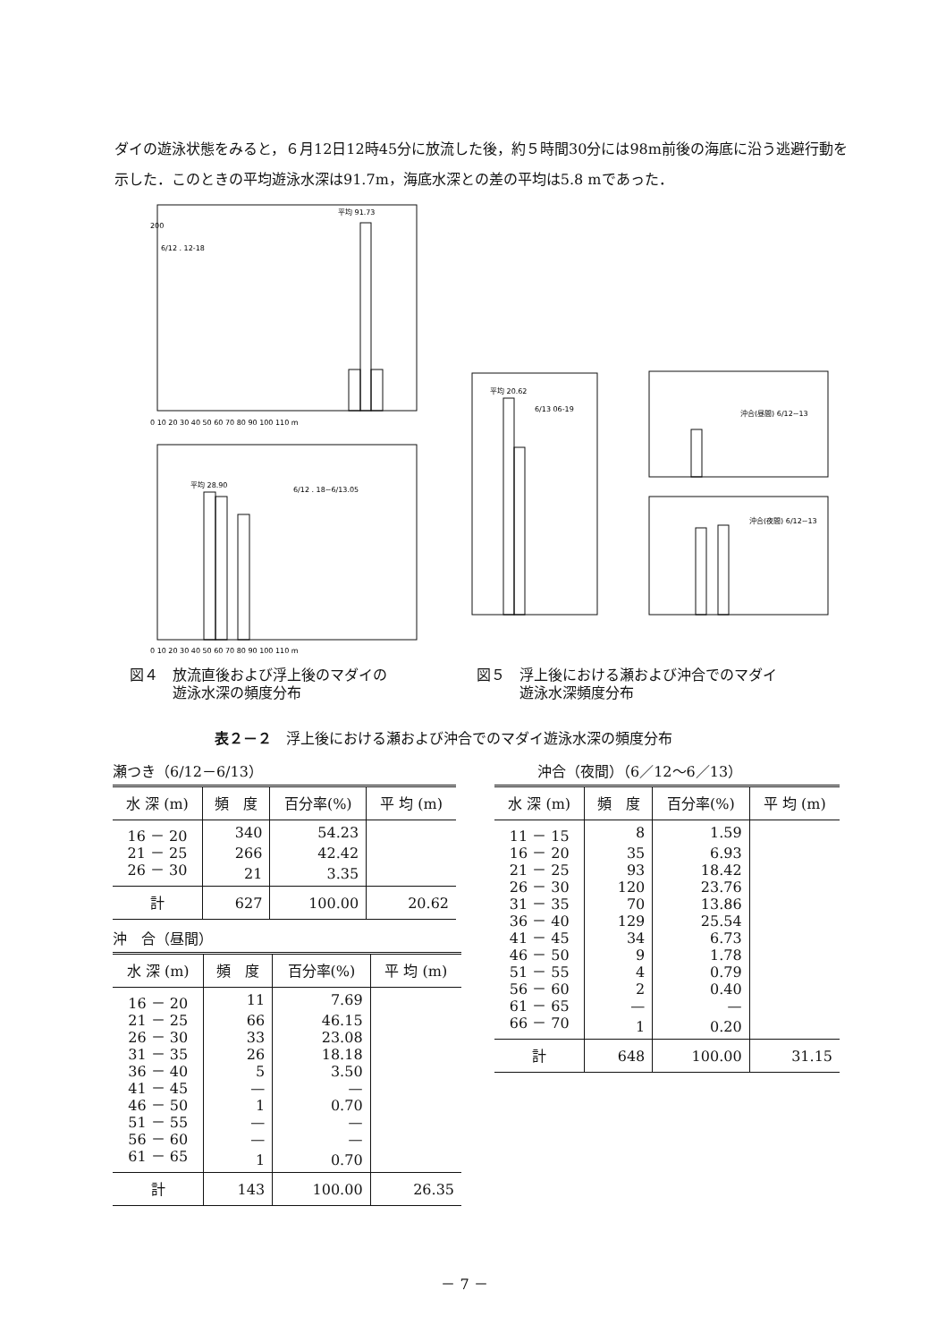ダイの遊泳状態をみると，６月12日12時45分に放流した後，約５時間30分には98m前後の海底に沿う逃避行動を示した．このときの平均遊泳水深は91.7m，海底水深との差の平均は5.8 mであった．
200
6/12 . 12-18
平均 91.73
0 10 20 30 40 50 60 70 80 90 100 110 m
6/12 . 18~6/13.05
平均 28.90
0 10 20 30 40 50 60 70 80 90 100 110 m
平均 20.62
6/13 06-19
沖合(昼間) 6/12~13
沖合(夜間) 6/12~13
図４　放流直後および浮上後のマダイの
　　　遊泳水深の頻度分布
図５　浮上後における瀬および沖合でのマダイ
　　　遊泳水深頻度分布
表２－２　浮上後における瀬および沖合でのマダイ遊泳水深の頻度分布
瀬つき（6/12－6/13）
| 水 深 (m) | 頻 度 | 百分率(%) | 平 均 (m) |
| --- | --- | --- | --- |
| 16 － 20 | 340 | 54.23 | |
| 21 － 25 | 266 | 42.42 | |
| 26 － 30 | 21 | 3.35 | |
| 計 | 627 | 100.00 | 20.62 |
沖　合（昼間）
| 水 深 (m) | 頻 度 | 百分率(%) | 平 均 (m) |
| --- | --- | --- | --- |
| 16 － 20 | 11 | 7.69 | |
| 21 － 25 | 66 | 46.15 | |
| 26 － 30 | 33 | 23.08 | |
| 31 － 35 | 26 | 18.18 | |
| 36 － 40 | 5 | 3.50 | |
| 41 － 45 | — | — | |
| 46 － 50 | 1 | 0.70 | |
| 51 － 55 | — | — | |
| 56 － 60 | — | — | |
| 61 － 65 | 1 | 0.70 | |
| 計 | 143 | 100.00 | 26.35 |
　　　沖合（夜間）（6／12～6／13）
| 水 深 (m) | 頻 度 | 百分率(%) | 平 均 (m) |
| --- | --- | --- | --- |
| 11 － 15 | 8 | 1.59 | |
| 16 － 20 | 35 | 6.93 | |
| 21 － 25 | 93 | 18.42 | |
| 26 － 30 | 120 | 23.76 | |
| 31 － 35 | 70 | 13.86 | |
| 36 － 40 | 129 | 25.54 | |
| 41 － 45 | 34 | 6.73 | |
| 46 － 50 | 9 | 1.78 | |
| 51 － 55 | 4 | 0.79 | |
| 56 － 60 | 2 | 0.40 | |
| 61 － 65 | — | — | |
| 66 － 70 | 1 | 0.20 | |
| 計 | 648 | 100.00 | 31.15 |
－ 7 －